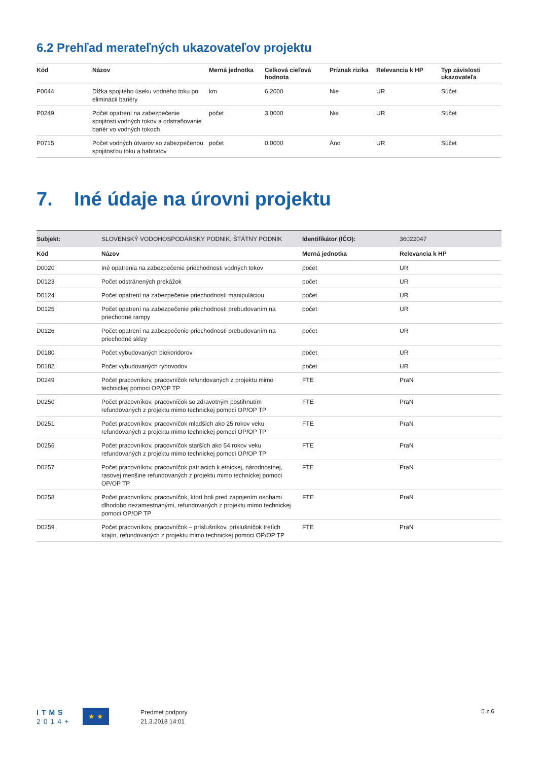6.2 Prehľad merateľných ukazovateľov projektu
| Kód | Názov | Merná jednotka | Celková cieľová hodnota | Príznak rizika | Relevancia k HP | Typ závislosti ukazovateľa |
| --- | --- | --- | --- | --- | --- | --- |
| P0044 | Dĺžka spojitého úseku vodného toku po eliminácii bariéry | km | 6,2000 | Nie | UR | Súčet |
| P0249 | Počet opatrení na zabezpečenie spojitosti vodných tokov a odstraňovanie bariér vo vodných tokoch | počet | 3,0000 | Nie | UR | Súčet |
| P0715 | Počet vodných útvarov so zabezpečenou spojitosťou toku a habitatov | počet | 0,0000 | Áno | UR | Súčet |
7. Iné údaje na úrovni projektu
| Subjekt: | SLOVENSKÝ VODOHOSPODÁRSKY PODNIK, ŠTÁTNY PODNIK | Identifikátor (IČO): | 36022047 |
| Kód | Názov | Merná jednotka | Relevancia k HP |
| D0020 | Iné opatrenia na zabezpečenie priechodnosti vodných tokov | počet | UR |
| D0123 | Počet odstránených prekážok | počet | UR |
| D0124 | Počet opatrení na zabezpečenie priechodnosti manipuláciou | počet | UR |
| D0125 | Počet opatrení na zabezpečenie priechodnosti prebudovaním na priechodné rampy | počet | UR |
| D0126 | Počet opatrení na zabezpečenie priechodnosti prebudovaním na priechodné sklzy | počet | UR |
| D0180 | Počet vybudovaných biokoridorov | počet | UR |
| D0182 | Počet vybudovaných rybovodov | počet | UR |
| D0249 | Počet pracovníkov, pracovníčok refundovaných z projektu mimo technickej pomoci OP/OP TP | FTE | PraN |
| D0250 | Počet pracovníkov, pracovníčok so zdravotným postihnutím refundovaných z projektu mimo technickej pomoci OP/OP TP | FTE | PraN |
| D0251 | Počet pracovníkov, pracovníčok mladších ako 25 rokov veku refundovaných z projektu mimo technickej pomoci OP/OP TP | FTE | PraN |
| D0256 | Počet pracovníkov, pracovníčok starších ako 54 rokov veku refundovaných z projektu mimo technickej pomoci OP/OP TP | FTE | PraN |
| D0257 | Počet pracovníkov, pracovníčok patriacich k etnickej, národnostnej, rasovej menšine refundovaných z projektu mimo technickej pomoci OP/OP TP | FTE | PraN |
| D0258 | Počet pracovníkov, pracovníčok, ktorí boli pred zapojením osobami dlhodobo nezamestnanými, refundovaných z projektu mimo technickej pomoci OP/OP TP | FTE | PraN |
| D0259 | Počet pracovníkov, pracovníčok – príslušníkov, príslušníčok tretích krajín, refundovaných z projektu mimo technickej pomoci OP/OP TP | FTE | PraN |
ITMS
2014+
★ ★
Predmet podpory
21.3.2018 14:01
5 z 6